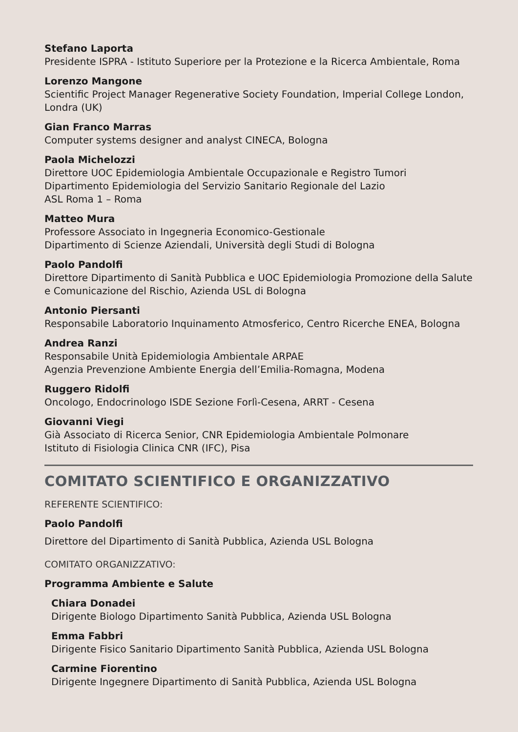Stefano Laporta
Presidente ISPRA - Istituto Superiore per la Protezione e la Ricerca Ambientale, Roma
Lorenzo Mangone
Scientific Project Manager Regenerative Society Foundation, Imperial College London, Londra (UK)
Gian Franco Marras
Computer systems designer and analyst CINECA, Bologna
Paola Michelozzi
Direttore UOC Epidemiologia Ambientale Occupazionale e Registro Tumori
Dipartimento Epidemiologia del Servizio Sanitario Regionale del Lazio
ASL Roma 1 – Roma
Matteo Mura
Professore Associato in Ingegneria Economico-Gestionale
Dipartimento di Scienze Aziendali, Università degli Studi di Bologna
Paolo Pandolfi
Direttore Dipartimento di Sanità Pubblica e UOC Epidemiologia Promozione della Salute e Comunicazione del Rischio, Azienda USL di Bologna
Antonio Piersanti
Responsabile Laboratorio Inquinamento Atmosferico, Centro Ricerche ENEA, Bologna
Andrea Ranzi
Responsabile Unità Epidemiologia Ambientale ARPAE
Agenzia Prevenzione Ambiente Energia dell’Emilia-Romagna, Modena
Ruggero Ridolfi
Oncologo, Endocrinologo ISDE Sezione Forlì-Cesena, ARRT - Cesena
Giovanni Viegi
Già Associato di Ricerca Senior, CNR Epidemiologia Ambientale Polmonare
Istituto di Fisiologia Clinica CNR (IFC), Pisa
COMITATO SCIENTIFICO E ORGANIZZATIVO
REFERENTE SCIENTIFICO:
Paolo Pandolfi
Direttore del Dipartimento di Sanità Pubblica, Azienda USL Bologna
COMITATO ORGANIZZATIVO:
Programma Ambiente e Salute
Chiara Donadei
Dirigente Biologo Dipartimento Sanità Pubblica, Azienda USL Bologna
Emma Fabbri
Dirigente Fisico Sanitario Dipartimento Sanità Pubblica, Azienda USL Bologna
Carmine Fiorentino
Dirigente Ingegnere Dipartimento di Sanità Pubblica, Azienda USL Bologna